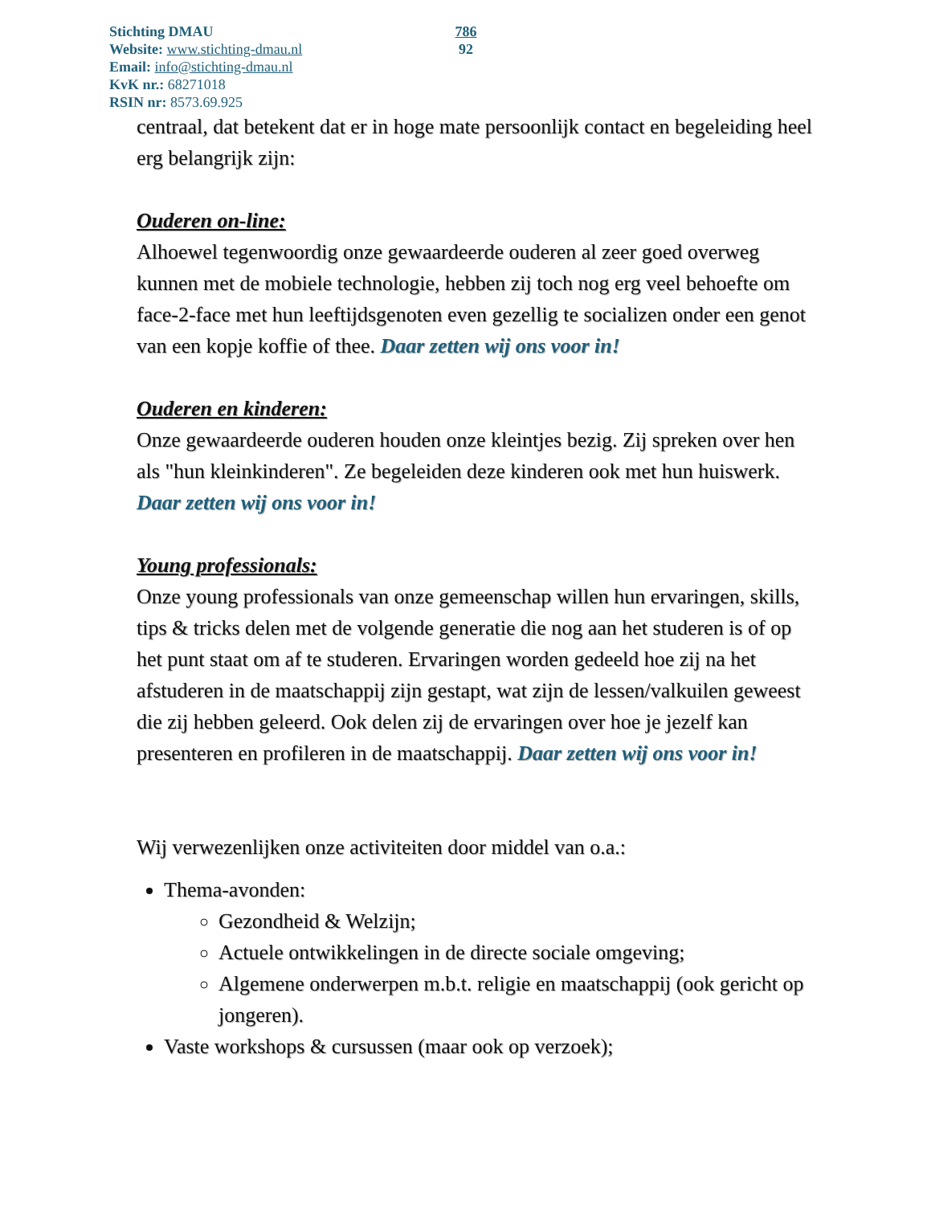Stichting DMAU
Website: www.stichting-dmau.nl
Email: info@stichting-dmau.nl
KvK nr.: 68271018
RSIN nr: 8573.69.925
786
92
centraal, dat betekent dat er in hoge mate persoonlijk contact en begeleiding heel erg belangrijk zijn:
Ouderen on-line:
Alhoewel tegenwoordig onze gewaardeerde ouderen al zeer goed overweg kunnen met de mobiele technologie, hebben zij toch nog erg veel behoefte om face-2-face met hun leeftijdsgenoten even gezellig te socializen onder een genot van een kopje koffie of thee. Daar zetten wij ons voor in!
Ouderen en kinderen:
Onze gewaardeerde ouderen houden onze kleintjes bezig. Zij spreken over hen als "hun kleinkinderen". Ze begeleiden deze kinderen ook met hun huiswerk. Daar zetten wij ons voor in!
Young professionals:
Onze young professionals van onze gemeenschap willen hun ervaringen, skills, tips & tricks delen met de volgende generatie die nog aan het studeren is of op het punt staat om af te studeren. Ervaringen worden gedeeld hoe zij na het afstuderen in de maatschappij zijn gestapt, wat zijn de lessen/valkuilen geweest die zij hebben geleerd. Ook delen zij de ervaringen over hoe je jezelf kan presenteren en profileren in de maatschappij. Daar zetten wij ons voor in!
Wij verwezenlijken onze activiteiten door middel van o.a.:
Thema-avonden:
Gezondheid & Welzijn;
Actuele ontwikkelingen in de directe sociale omgeving;
Algemene onderwerpen m.b.t. religie en maatschappij (ook gericht op jongeren).
Vaste workshops & cursussen (maar ook op verzoek);